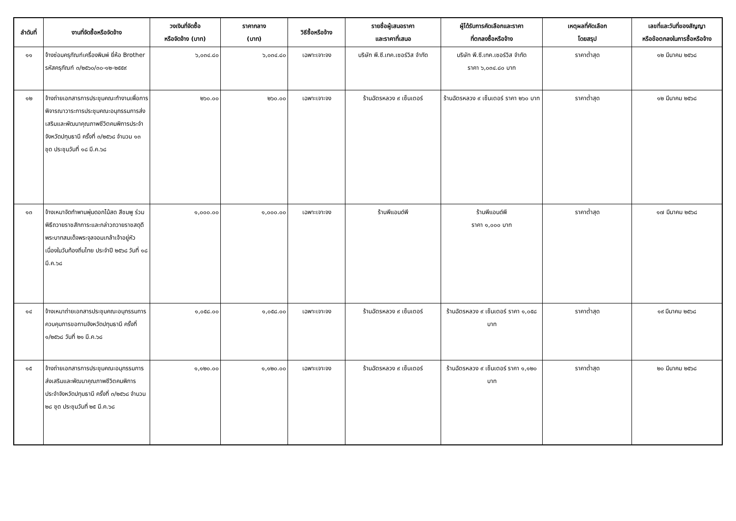| ลำดับที่ | งานที่จัดซื้อหรือจัดจ้าง | วงเงินที่จัดซื้อ หรือจัดจ้าง (บาท) | ราคากลาง (บาท) | วิธีซื้อหรือจ้าง | รายชื่อผู้เสนอราคา และราคาที่เสนอ | ผู้ได้รับการคัดเลือกและราคา ที่ตกลงซื้อหรือจ้าง | เหตุผลที่คัดเลือก โดยสรุป | เลขที่และวันที่ของสัญญา หรือข้อตกลงในการซื้อหรือจ้าง |
| --- | --- | --- | --- | --- | --- | --- | --- | --- |
| ๑๑ | จ้างซ่อมครุภัณฑ์เครื่องพิมพ์ ยี่ห้อ Brother รหัสครุภัณฑ์ ๓/๒๕๖๐/๓๐-๑๒-๒๕๕๙ | ๖,๐๓๔.๘๐ | ๖,๐๓๔.๘๐ | เฉพาะเจาะจง | บริษัท พี.ซี.เทค.เซอร์วิส จำกัด | บริษัท พี.ซี.เทค.เซอร์วิส จำกัด ราคา ๖,๐๓๔.๘๐ บาท | ราคาต่ำสุด | ๑๒ มีนาคม ๒๕๖๘ |
| ๑๒ | จ้างถ่ายเอกสารการประชุมคณะทำงานเพื่อการพิจารณาวาระการประชุมคณะอนุกรรมการส่งเสริมและพัฒนาคุณภาพชีวิตคนพิการประจำจังหวัดปทุมธานี ครั้งที่ ๓/๒๕๖๘ จำนวน ๑๓ ชุด ประชุมวันที่ ๑๘ มี.ค.๖๘ | ๒๖๐.๐๐ | ๒๖๐.๐๐ | เฉพาะเจาะจง | ร้านฉัตรหลวง ๙ เซ็นเตอร์ | ร้านฉัตรหลวง ๙ เซ็นเตอร์ ราคา ๒๖๐ บาท | ราคาต่ำสุด | ๑๒ มีนาคม ๒๕๖๘ |
| ๑๓ | จ้างเหมาจัดทำพานพุ่มดอกไม้สด สีชมพู ร่วมพิธีถวายราชสักการะและกล่าวถวายราชสดุดีพระบาทสมเด็จพระจุลจอมเกล้าเจ้าอยู่หัว เนื่องในวันท้องถิ่นไทย ประจำปี ๒๕๖๘ วันที่ ๑๘ มี.ค.๖๘ | ๑,๐๐๐.๐๐ | ๑,๐๐๐.๐๐ | เฉพาะเจาะจง | ร้านพีแอนด์พี | ร้านพีแอนด์พี ราคา ๑,๐๐๐ บาท | ราคาต่ำสุด | ๑๗ มีนาคม ๒๕๖๘ |
| ๑๔ | จ้างเหมาถ่ายเอกสารประชุมคณะอนุกรรมการควบคุมการขอทานจังหวัดปทุมธานี ครั้งที่ ๑/๒๕๖๘ วันที่ ๒๑ มี.ค.๖๘ | ๑,๐๕๘.๐๐ | ๑,๐๕๘.๐๐ | เฉพาะเจาะจง | ร้านฉัตรหลวง ๙ เซ็นเตอร์ | ร้านฉัตรหลวง ๙ เซ็นเตอร์ ราคา ๑,๐๕๘ บาท | ราคาต่ำสุด | ๑๙ มีนาคม ๒๕๖๘ |
| ๑๕ | จ้างถ่ายเอกสารการประชุมคณะอนุกรรมการส่งเสริมและพัฒนาคุณภาพชีวิตคนพิการประจำจังหวัดปทุมธานี ครั้งที่ ๓/๒๕๖๘ จำนวน ๒๘ ชุด ประชุมวันที่ ๒๕ มี.ค.๖๘ | ๑,๑๒๐.๐๐ | ๑,๑๒๐.๐๐ | เฉพาะเจาะจง | ร้านฉัตรหลวง ๙ เซ็นเตอร์ | ร้านฉัตรหลวง ๙ เซ็นเตอร์ ราคา ๑,๑๒๐ บาท | ราคาต่ำสุด | ๒๐ มีนาคม ๒๕๖๘ |